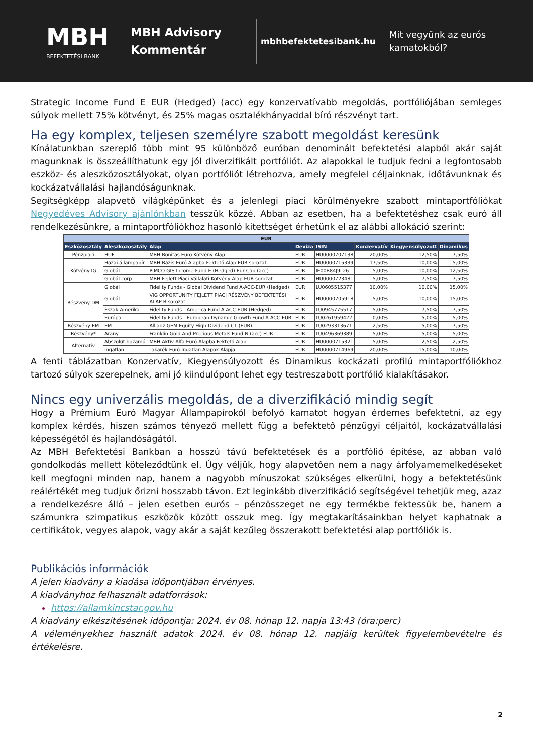MBH
BEFEKTETÉSI BANK
MBH Advisory
Kommentár
mbhbefektetesibank.hu
Mit vegyünk az eurós
kamatokból?
Strategic Income Fund E EUR (Hedged) (acc) egy konzervatívabb megoldás, portfóliójában semleges súlyok mellett 75% kötvényt, és 25% magas osztalékhányaddal bíró részvényt tart.
Ha egy komplex, teljesen személyre szabott megoldást keresünk
Kínálatunkban szereplő több mint 95 különböző euróban denominált befektetési alapból akár saját magunknak is összeállíthatunk egy jól diverzifikált portfóliót. Az alapokkal le tudjuk fedni a legfontosabb eszköz- és aleszközosztályokat, olyan portfóliót létrehozva, amely megfelel céljainknak, időtávunknak és kockázatvállalási hajlandóságunknak.
Segítségképp alapvető világképünket és a jelenlegi piaci körülményekre szabott mintaportfóliókat Negyedéves Advisory ajánlónkban tesszük közzé. Abban az esetben, ha a befektetéshez csak euró áll rendelkezésünkre, a mintaportfóliókhoz hasonló kitettséget érhetünk el az alábbi allokáció szerint:
| EUR | | | | | | | |
| --- | --- | --- | --- | --- | --- | --- | --- |
| Eszközosztály | Aleszközosztály | Alap | Deviza | ISIN | Konzervatív | Kiegyensúlyozott | Dinamikus |
| Pénzpiaci | HUF | MBH Bonitas Euro Kötvény Alap | EUR | HU0000707138 | 20,00% | 12,50% | 7,50% |
| Kötvény IG | Hazai állampapír | MBH Bázis Euró Alapba Fektető Alap EUR sorozat | EUR | HU0000715339 | 17,50% | 10,00% | 5,00% |
| | Globál | PIMCO GIS Income Fund E (Hedged) Eur Cap (acc) | EUR | IE00B84J9L26 | 5,00% | 10,00% | 12,50% |
| | Globál corp | MBH Fejlett Piaci Vállalati Kötvény Alap EUR sorozat | EUR | HU0000723481 | 5,00% | 7,50% | 7,50% |
| Részvény DM | Globál | Fidelity Funds - Global Dividend Fund A-ACC-EUR (Hedged) | EUR | LU0605515377 | 10,00% | 10,00% | 15,00% |
| | Globál | VIG OPPORTUNITY FEJLETT PIACI RÉSZVÉNY BEFEKTETÉSI ALAP B sorozat | EUR | HU0000705918 | 5,00% | 10,00% | 15,00% |
| | Észak-Amerika | Fidelity Funds - America Fund A-ACC-EUR (Hedged) | EUR | LU0945775517 | 5,00% | 7,50% | 7,50% |
| | Európa | Fidelity Funds - European Dynamic Growth Fund A-ACC-EUR | EUR | LU0261959422 | 0,00% | 5,00% | 5,00% |
| Részvény EM | EM | Allianz GEM Equity High Dividend CT (EUR) | EUR | LU0293313671 | 2,50% | 5,00% | 7,50% |
| Részvény* | Arany | Franklin Gold And Precious Metals Fund N (acc) EUR | EUR | LU0496369389 | 5,00% | 5,00% | 5,00% |
| Alternatív | Abszolút hozamú | MBH Aktív Alfa Euró Alapba Fektető Alap | EUR | HU0000715321 | 5,00% | 2,50% | 2,50% |
| | Ingatlan | Takarék Euró Ingatlan Alapok Alapja | EUR | HU0000714969 | 20,00% | 15,00% | 10,00% |
A fenti táblázatban Konzervatív, Kiegyensúlyozott és Dinamikus kockázati profilú mintaportfóliókhoz tartozó súlyok szerepelnek, ami jó kiindulópont lehet egy testreszabott portfólió kialakításakor.
Nincs egy univerzális megoldás, de a diverzifikáció mindig segít
Hogy a Prémium Euró Magyar Állampapírokól befolyó kamatot hogyan érdemes befektetni, az egy komplex kérdés, hiszen számos tényező mellett függ a befektető pénzügyi céljaitól, kockázatvállalási képességétől és hajlandóságától.
Az MBH Befektetési Bankban a hosszú távú befektetések és a portfólió építése, az abban való gondolkodás mellett köteleződtünk el. Úgy véljük, hogy alapvetően nem a nagy árfolyamemelkedéseket kell megfogni minden nap, hanem a nagyobb mínuszokat szükséges elkerülni, hogy a befektetésünk reálértékét meg tudjuk őrizni hosszabb távon. Ezt leginkább diverzifikáció segítségével tehetjük meg, azaz a rendelkezésre álló – jelen esetben eurós – pénzösszeget ne egy termékbe fektessük be, hanem a számunkra szimpatikus eszközök között osszuk meg. Így megtakarításainkban helyet kaphatnak a certifikátok, vegyes alapok, vagy akár a saját kezűleg összerakott befektetési alap portfóliók is.
Publikációs információk
A jelen kiadvány a kiadása időpontjában érvényes.
A kiadványhoz felhasznált adatforrások:
https://allamkincstar.gov.hu
A kiadvány elkészítésének időpontja: 2024. év 08. hónap 12. napja 13:43 (óra:perc)
A véleményekhez használt adatok 2024. év 08. hónap 12. napjáig kerültek figyelembevételre és értékelésre.
2